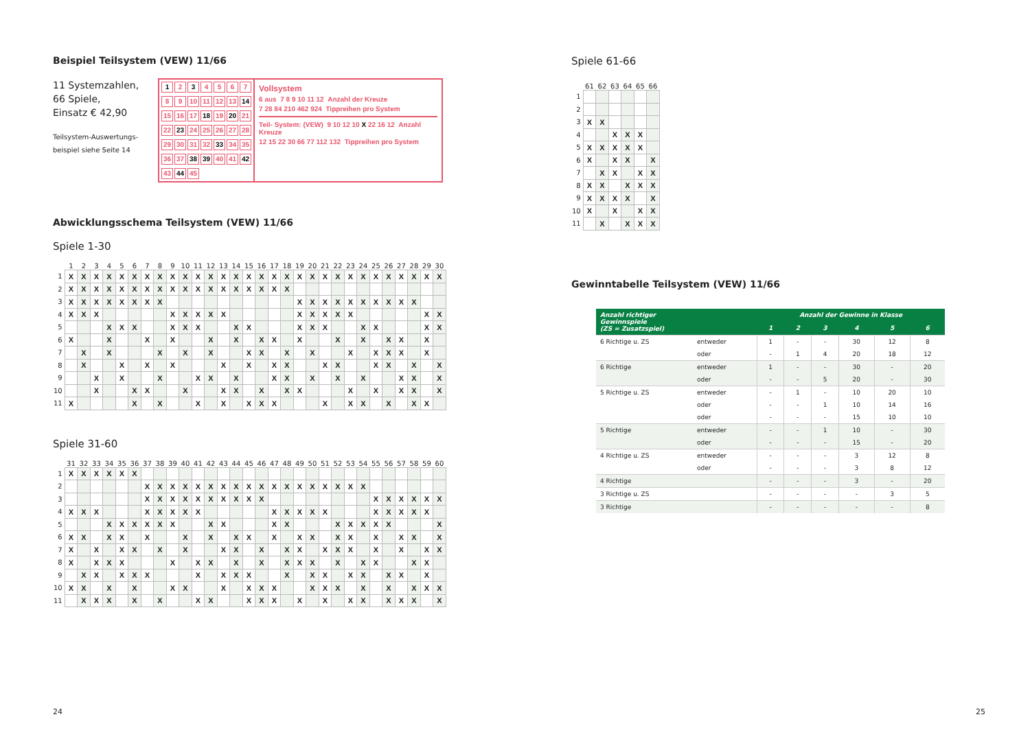Beispiel Teilsystem (VEW) 11/66
11 Systemzahlen,
66 Spiele,
Einsatz € 42,90
Teilsystem-Auswertungs-
beispiel siehe Seite 14
1 2 3 4567 89 10 11 12 13 14 15 16 17 18 19 20 21 22 23 24 25 26 27 28 29 30 31 32 33 34 35 36 37 38 39 40 41 42 43 44 45
Vollsystem
6 aus 7 8 9 10 11 12 Anzahl der Kreuze
7 28 84 210 462 924 Tippreihen pro System
Teil- System: (VEW) 9 10 12 10 X 22 16 12 Anzahl Kreuze
12 15 22 30 66 77 112 132 Tippreihen pro System
Abwicklungsschema Teilsystem (VEW) 11/66
Spiele 1-30
| | 1 | 2 | 3 | 4 | 5 | 6 | 7 | 8 | 9 | 10 | 11 | 12 | 13 | 14 | 15 | 16 | 17 | 18 | 19 | 20 | 21 | 22 | 23 | 24 | 25 | 26 | 27 | 28 | 29 | 30 |
| --- | --- | --- | --- | --- | --- | --- | --- | --- | --- | --- | --- | --- | --- | --- | --- | --- | --- | --- | --- | --- | --- | --- | --- | --- | --- | --- | --- | --- | --- | --- |
| 1 | X | X | X | X | X | X | X | X | X | X | X | X | X | X | X | X | X | X | X | X | X | X | X | X | X | X | X | X | X | X |
| 2 | X | X | X | X | X | X | X | X | X | X | X | X | X | X | X | X | X | X | | | | | | | | | | | | |
| 3 | X | X | X | X | X | X | X | X | | | | | | | | | | | X | X | X | X | X | X | X | X | X | X | | |
| 4 | X | X | X | | | | | | X | X | X | X | X | | | | | | X | X | X | X | X | | | | | | X | X |
| 5 | | | | X | X | X | | | X | X | X | | | X | X | | | | X | X | X | | | X | X | | | | X | X |
| 6 | X | | | X | | | X | | X | | | X | | X | | X | X | | X | | | X | | X | | X | X | | X | |
| 7 | | X | | X | | | | X | | X | | X | | | X | X | | X | | X | | | X | | X | X | X | | X | |
| 8 | | X | | | X | | X | | X | | | | X | | X | | X | X | | | X | X | | | X | X | | X | | X |
| 9 | | | X | | X | | | X | | | X | X | | X | | | X | X | | X | | X | | X | | | X | X | | X |
| 10 | | | X | | | X | X | | | X | | | X | X | | X | | X | X | | | | X | | X | | X | X | | X |
| 11 | X | | | | | X | | X | | | X | | X | | X | X | X | | | | X | | X | X | | X | | X | X | |
Spiele 31-60
| | 31 | 32 | 33 | 34 | 35 | 36 | 37 | 38 | 39 | 40 | 41 | 42 | 43 | 44 | 45 | 46 | 47 | 48 | 49 | 50 | 51 | 52 | 53 | 54 | 55 | 56 | 57 | 58 | 59 | 60 |
| --- | --- | --- | --- | --- | --- | --- | --- | --- | --- | --- | --- | --- | --- | --- | --- | --- | --- | --- | --- | --- | --- | --- | --- | --- | --- | --- | --- | --- | --- | --- |
| 1 | X | X | X | X | X | X | | | | | | | | | | | | | | | | | | | | | | | | |
| 2 | | | | | | | X | X | X | X | X | X | X | X | X | X | X | X | X | X | X | X | X | X | | | | | | |
| 3 | | | | | | | X | X | X | X | X | X | X | X | X | X | | | | | | | | | X | X | X | X | X | X |
| 4 | X | X | X | | | | X | X | X | X | X | | | | | | X | X | X | X | X | | | | X | X | X | X | X | |
| 5 | | | | X | X | X | X | X | X | | | X | X | | | | X | X | | | | X | X | X | X | X | | | | X |
| 6 | X | X | | X | X | | X | | | X | | X | | X | X | | X | | X | X | | X | X | | X | | X | X | | X |
| 7 | X | | X | | X | X | | X | | X | | | X | X | | X | | X | X | | X | X | X | | X | | X | | X | X |
| 8 | X | | X | X | X | | | | X | | X | X | | X | | X | | X | X | X | | X | | X | X | | | X | X | |
| 9 | | X | X | | X | X | X | | | | X | | X | X | X | | | X | | X | X | | X | X | | X | X | | X | |
| 10 | X | X | | X | | X | | | X | X | | | X | | X | X | X | | | X | X | X | | X | | X | | X | X | X |
| 11 | | X | X | X | | X | | X | | | X | X | | | X | X | X | | X | | X | | X | X | | X | X | X | | X |
24
Spiele 61-66
| | 61 | 62 | 63 | 64 | 65 | 66 |
| --- | --- | --- | --- | --- | --- | --- |
| 1 | | | | | | |
| 2 | | | | | | |
| 3 | X | X | | | | |
| 4 | | | X | X | X | |
| 5 | X | X | X | X | X | |
| 6 | X | | X | X | | X |
| 7 | | X | X | | X | X |
| 8 | X | X | | X | X | X |
| 9 | X | X | X | X | | X |
| 10 | X | | X | | X | X |
| 11 | | X | | X | X | X |
Gewinntabelle Teilsystem (VEW) 11/66
| Anzahl richtiger Gewinnspiele (ZS = Zusatzspiel) | | Anzahl der Gewinne in Klasse | | | | | |
| --- | --- | --- | --- | --- | --- | --- | --- |
| | | 1 | 2 | 3 | 4 | 5 | 6 |
| 6 Richtige u. ZS | entweder | 1 | - | - | 30 | 12 | 8 |
| | oder | - | 1 | 4 | 20 | 18 | 12 |
| 6 Richtige | entweder | 1 | - | - | 30 | - | 20 |
| | oder | - | - | 5 | 20 | - | 30 |
| 5 Richtige u. ZS | entweder | - | 1 | - | 10 | 20 | 10 |
| | oder | - | - | 1 | 10 | 14 | 16 |
| | oder | - | - | - | 15 | 10 | 10 |
| 5 Richtige | entweder | - | - | 1 | 10 | - | 30 |
| | oder | - | - | - | 15 | - | 20 |
| 4 Richtige u. ZS | entweder | - | - | - | 3 | 12 | 8 |
| | oder | - | - | - | 3 | 8 | 12 |
| 4 Richtige | | - | - | - | 3 | - | 20 |
| 3 Richtige u. ZS | | - | - | - | - | 3 | 5 |
| 3 Richtige | | - | - | - | - | - | 8 |
25